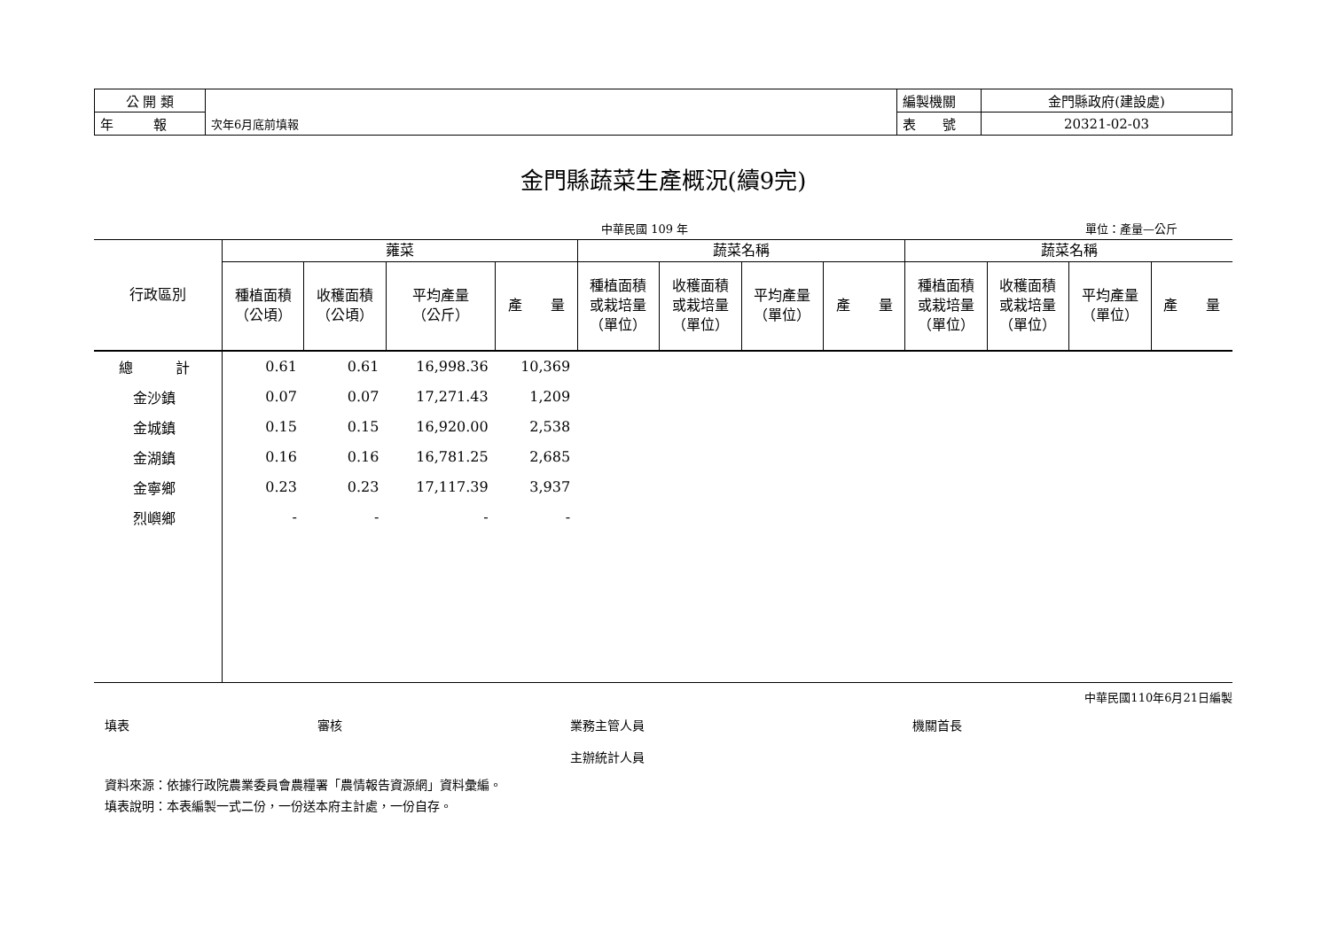| 公 開 類 | | 編製機關 | 金門縣政府(建設處) |
| 年 報 | 次年6月底前填報 | 表 號 | 20321-02-03 |
金門縣蔬菜生產概況(續9完)
中華民國 109 年 單位：產量—公斤
| 行政區別 | 蕹菜 | | | | 蔬菜名稱 | | | | 蔬菜名稱 | | | |
| --- | --- | --- | --- | --- | --- | --- | --- | --- | --- | --- | --- | --- |
| | 種植面積 （公頃） | 收穫面積 （公頃） | 平均產量 （公斤） | 產 量 | 種植面積 或栽培量 （單位） | 收穫面積 或栽培量 （單位） | 平均產量 （單位） | 產 量 | 種植面積 或栽培量 （單位） | 收穫面積 或栽培量 （單位） | 平均產量 （單位） | 產 量 |
| 總 計 | 0.61 | 0.61 | 16,998.36 | 10,369 | | | | | | | | |
| 金沙鎮 | 0.07 | 0.07 | 17,271.43 | 1,209 | | | | | | | | |
| 金城鎮 | 0.15 | 0.15 | 16,920.00 | 2,538 | | | | | | | | |
| 金湖鎮 | 0.16 | 0.16 | 16,781.25 | 2,685 | | | | | | | | |
| 金寧鄉 | 0.23 | 0.23 | 17,117.39 | 3,937 | | | | | | | | |
| 烈嶼鄉 | - | - | - | - | | | | | | | | |
中華民國110年6月21日編製
填表 審核 業務主管人員
主辦統計人員 機關首長
資料來源：依據行政院農業委員會農糧署「農情報告資源網」資料彙編。
填表說明：本表編製一式二份，一份送本府主計處，一份自存。